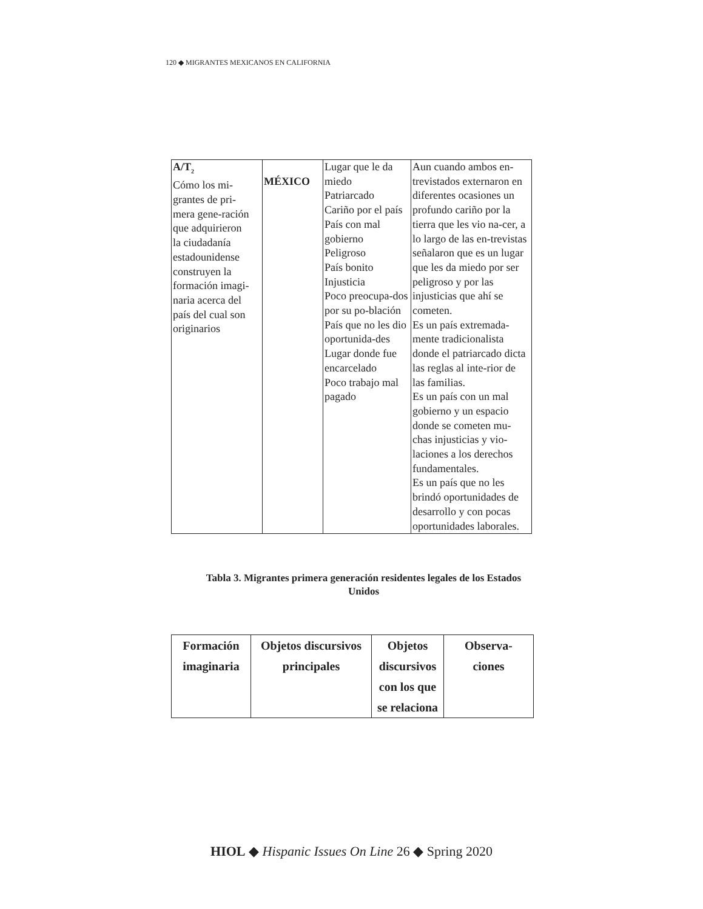120 ◆ MIGRANTES MEXICANOS EN CALIFORNIA
| A/T<sub>2</sub> Cómo los mi- grantes de pri- mera gene-ración que adquirieron la ciudadanía estadounidense construyen la formación imagi- naria acerca del país del cual son originarios | MÉXICO | Lugar que le da miedo Patriarcado Cariño por el país País con mal gobierno Peligroso País bonito Injusticia Poco preocupa-dos por su po-blación País que no les dio oportunida-des Lugar donde fue encarcelado Poco trabajo mal pagado | Aun cuando ambos en-trevistados externaron en diferentes ocasiones un profundo cariño por la tierra que les vio na-cer, a lo largo de las en-trevistas señalaron que es un lugar que les da miedo por ser peligroso y por las injusticias que ahí se cometen. Es un país extremada-mente tradicionalista donde el patriarcado dicta las reglas al inte-rior de las familias. Es un país con un mal gobierno y un espacio donde se cometen mu-chas injusticias y vio-laciones a los derechos fundamentales. Es un país que no les brindó oportunidades de desarrollo y con pocas oportunidades laborales. |
Tabla 3. Migrantes primera generación residentes legales de los Estados Unidos
| Formación imaginaria | Objetos discursivos principales | Objetos discursivos con los que se relaciona | Observa- ciones |
| --- | --- | --- | --- |
HIOL ◆ Hispanic Issues On Line 26 ◆ Spring 2020